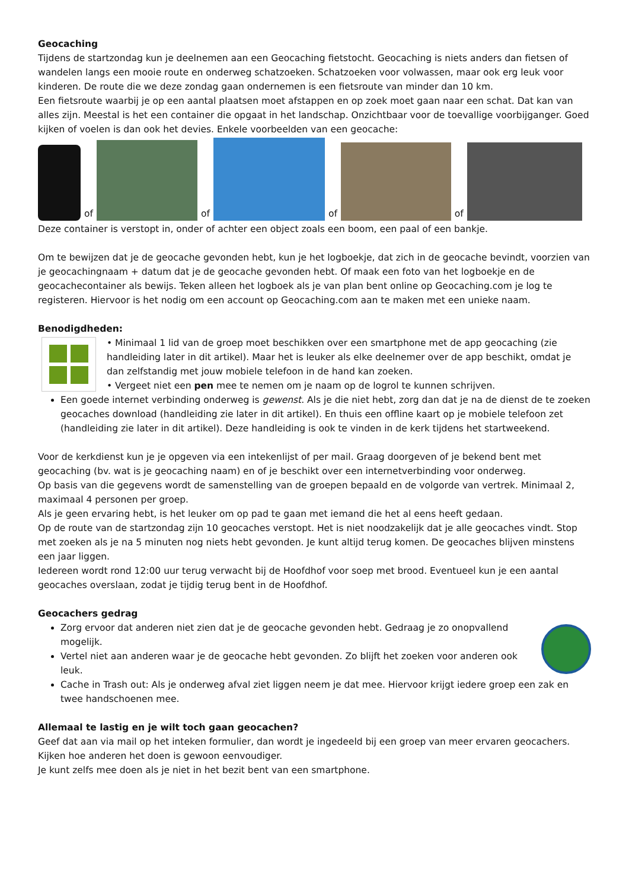Geocaching
Tijdens de startzondag kun je deelnemen aan een Geocaching fietstocht. Geocaching is niets anders dan fietsen of wandelen langs een mooie route en onderweg schatzoeken. Schatzoeken voor volwassen, maar ook erg leuk voor kinderen. De route die we deze zondag gaan ondernemen is een fietsroute van minder dan 10 km.
Een fietsroute waarbij je op een aantal plaatsen moet afstappen en op zoek moet gaan naar een schat. Dat kan van alles zijn. Meestal is het een container die opgaat in het landschap. Onzichtbaar voor de toevallige voorbijganger. Goed kijken of voelen is dan ook het devies. Enkele voorbeelden van een geocache:
of
of
of
of
Deze container is verstopt in, onder of achter een object zoals een boom, een paal of een bankje.
Om te bewijzen dat je de geocache gevonden hebt, kun je het logboekje, dat zich in de geocache bevindt, voorzien van je geocachingnaam + datum dat je de geocache gevonden hebt. Of maak een foto van het logboekje en de geocachecontainer als bewijs. Teken alleen het logboek als je van plan bent online op Geocaching.com je log te registeren. Hiervoor is het nodig om een account op Geocaching.com aan te maken met een unieke naam.
Benodigdheden:
• Minimaal 1 lid van de groep moet beschikken over een smartphone met de app geocaching (zie handleiding later in dit artikel). Maar het is leuker als elke deelnemer over de app beschikt, omdat je dan zelfstandig met jouw mobiele telefoon in de hand kan zoeken.
• Vergeet niet een pen mee te nemen om je naam op de logrol te kunnen schrijven.
Een goede internet verbinding onderweg is gewenst. Als je die niet hebt, zorg dan dat je na de dienst de te zoeken geocaches download (handleiding zie later in dit artikel). En thuis een offline kaart op je mobiele telefoon zet (handleiding zie later in dit artikel). Deze handleiding is ook te vinden in de kerk tijdens het startweekend.
Voor de kerkdienst kun je je opgeven via een intekenlijst of per mail. Graag doorgeven of je bekend bent met geocaching (bv. wat is je geocaching naam) en of je beschikt over een internetverbinding voor onderweg.
Op basis van die gegevens wordt de samenstelling van de groepen bepaald en de volgorde van vertrek. Minimaal 2, maximaal 4 personen per groep.
Als je geen ervaring hebt, is het leuker om op pad te gaan met iemand die het al eens heeft gedaan.
Op de route van de startzondag zijn 10 geocaches verstopt. Het is niet noodzakelijk dat je alle geocaches vindt. Stop met zoeken als je na 5 minuten nog niets hebt gevonden. Je kunt altijd terug komen. De geocaches blijven minstens een jaar liggen.
Iedereen wordt rond 12:00 uur terug verwacht bij de Hoofdhof voor soep met brood. Eventueel kun je een aantal geocaches overslaan, zodat je tijdig terug bent in de Hoofdhof.
Geocachers gedrag
Zorg ervoor dat anderen niet zien dat je de geocache gevonden hebt. Gedraag je zo onopvallend mogelijk.
Vertel niet aan anderen waar je de geocache hebt gevonden. Zo blijft het zoeken voor anderen ook leuk.
Cache in Trash out: Als je onderweg afval ziet liggen neem je dat mee. Hiervoor krijgt iedere groep een zak en twee handschoenen mee.
Allemaal te lastig en je wilt toch gaan geocachen?
Geef dat aan via mail op het inteken formulier, dan wordt je ingedeeld bij een groep van meer ervaren geocachers. Kijken hoe anderen het doen is gewoon eenvoudiger.
Je kunt zelfs mee doen als je niet in het bezit bent van een smartphone.